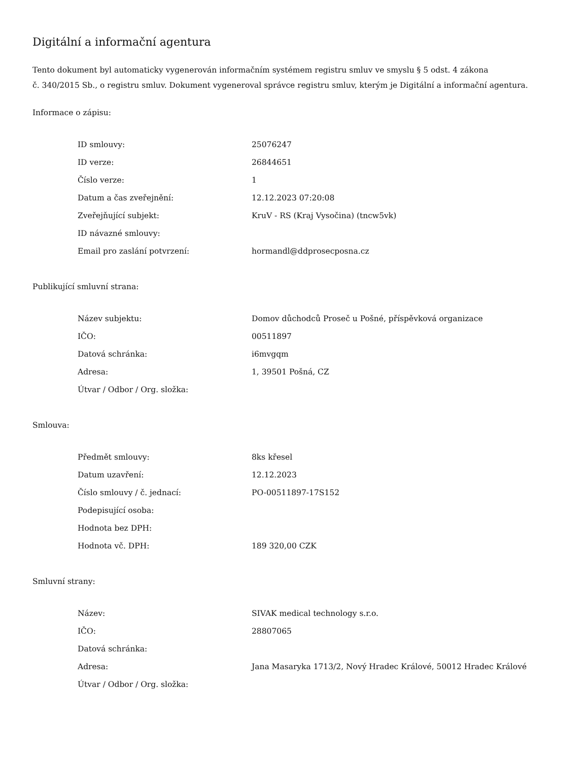Digitální a informační agentura
Tento dokument byl automaticky vygenerován informačním systémem registru smluv ve smyslu § 5 odst. 4 zákona
č. 340/2015 Sb., o registru smluv. Dokument vygeneroval správce registru smluv, kterým je Digitální a informační agentura.
Informace o zápisu:
| ID smlouvy: | 25076247 |
| ID verze: | 26844651 |
| Číslo verze: | 1 |
| Datum a čas zveřejnění: | 12.12.2023 07:20:08 |
| Zveřejňující subjekt: | KruV - RS (Kraj Vysočina) (tncw5vk) |
| ID návazné smlouvy: | |
| Email pro zaslání potvrzení: | hormandl@ddprosecposna.cz |
Publikující smluvní strana:
| Název subjektu: | Domov důchodců Proseč u Pošné, příspěvková organizace |
| IČO: | 00511897 |
| Datová schránka: | i6mvgqm |
| Adresa: | 1, 39501 Pošná, CZ |
| Útvar / Odbor / Org. složka: | |
Smlouva:
| Předmět smlouvy: | 8ks křesel |
| Datum uzavření: | 12.12.2023 |
| Číslo smlouvy / č. jednací: | PO-00511897-17S152 |
| Podepisující osoba: | |
| Hodnota bez DPH: | |
| Hodnota vč. DPH: | 189 320,00 CZK |
Smluvní strany:
| Název: | SIVAK medical technology s.r.o. |
| IČO: | 28807065 |
| Datová schránka: | |
| Adresa: | Jana Masaryka 1713/2, Nový Hradec Králové, 50012 Hradec Králové |
| Útvar / Odbor / Org. složka: | |